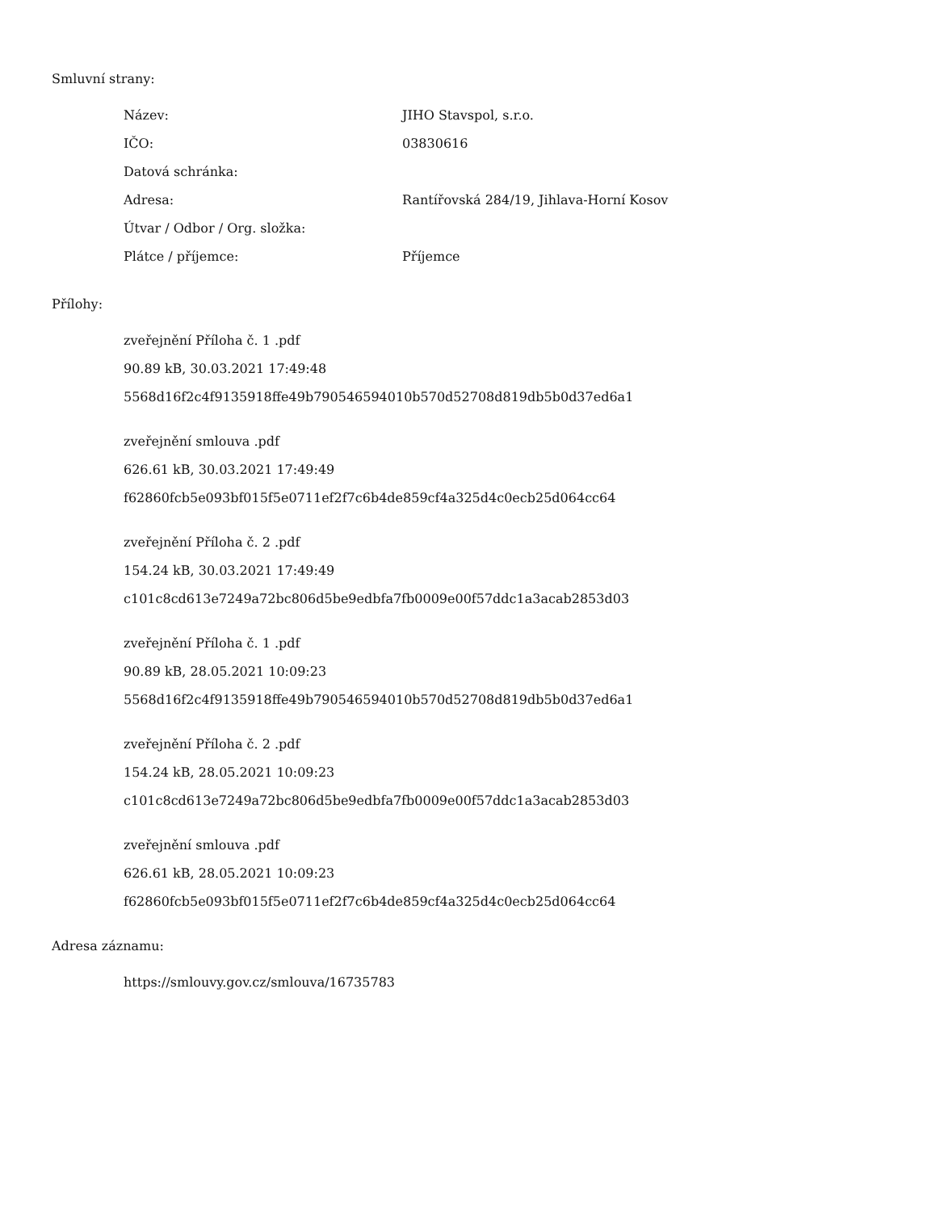Smluvní strany:
| Název: | JIHO Stavspol, s.r.o. |
| IČO: | 03830616 |
| Datová schránka: | |
| Adresa: | Rantířovská 284/19, Jihlava-Horní Kosov |
| Útvar / Odbor / Org. složka: | |
| Plátce / příjemce: | Příjemce |
Přílohy:
zveřejnění Příloha č. 1 .pdf
90.89 kB, 30.03.2021 17:49:48
5568d16f2c4f9135918ffe49b790546594010b570d52708d819db5b0d37ed6a1
zveřejnění smlouva .pdf
626.61 kB, 30.03.2021 17:49:49
f62860fcb5e093bf015f5e0711ef2f7c6b4de859cf4a325d4c0ecb25d064cc64
zveřejnění Příloha č. 2 .pdf
154.24 kB, 30.03.2021 17:49:49
c101c8cd613e7249a72bc806d5be9edbfa7fb0009e00f57ddc1a3acab2853d03
zveřejnění Příloha č. 1 .pdf
90.89 kB, 28.05.2021 10:09:23
5568d16f2c4f9135918ffe49b790546594010b570d52708d819db5b0d37ed6a1
zveřejnění Příloha č. 2 .pdf
154.24 kB, 28.05.2021 10:09:23
c101c8cd613e7249a72bc806d5be9edbfa7fb0009e00f57ddc1a3acab2853d03
zveřejnění smlouva .pdf
626.61 kB, 28.05.2021 10:09:23
f62860fcb5e093bf015f5e0711ef2f7c6b4de859cf4a325d4c0ecb25d064cc64
Adresa záznamu:
https://smlouvy.gov.cz/smlouva/16735783